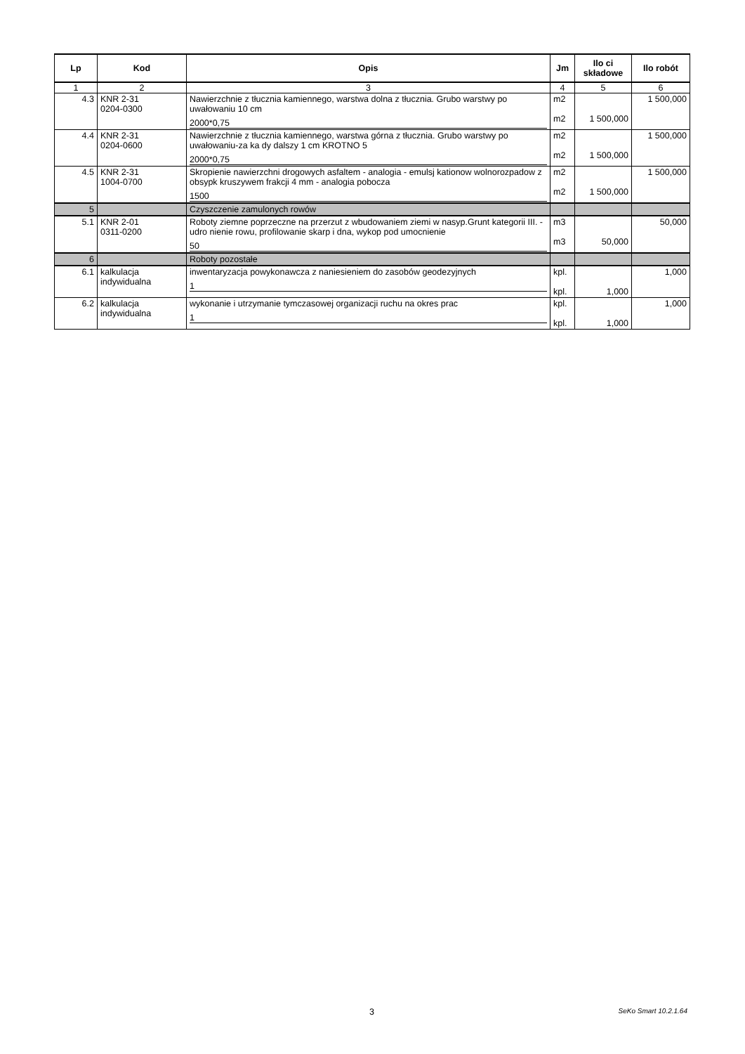| Lp | Kod | Opis | Jm | Ilo ci składowe | Ilo robót |
| --- | --- | --- | --- | --- | --- |
| 1 | 2 | 3 | 4 | 5 | 6 |
| 4.3 | KNR 2-31 0204-0300 | Nawierzchnie z tłucznia kamiennego, warstwa dolna z tłucznia. Grubo warstwy po uwałowaniu 10 cm 2000*0,75 | m2 m2 | 1 500,000 | 1 500,000 |
| 4.4 | KNR 2-31 0204-0600 | Nawierzchnie z tłucznia kamiennego, warstwa górna z tłucznia. Grubo warstwy po uwałowaniu-za ka dy dalszy 1 cm KROTNO 5 2000*0,75 | m2 m2 | 1 500,000 | 1 500,000 |
| 4.5 | KNR 2-31 1004-0700 | Skropienie nawierzchni drogowych asfaltem - analogia - emulsj kationow wolnorozpadow z obsypk kruszywem frakcji 4 mm - analogia pobocza 1500 | m2 m2 | 1 500,000 | 1 500,000 |
| 5 | | Czyszczenie zamulonych rowów | | | |
| 5.1 | KNR 2-01 0311-0200 | Roboty ziemne poprzeczne na przerzut z wbudowaniem ziemi w nasyp.Grunt kategorii III. - udro nienie rowu, profilowanie skarp i dna, wykop pod umocnienie 50 | m3 m3 | 50,000 | 50,000 |
| 6 | | Roboty pozostałe | | | |
| 6.1 | kalkulacja indywidualna | inwentaryzacja powykonawcza z naniesieniem do zasobów geodezyjnych 1 | kpl. kpl. | 1,000 | 1,000 |
| 6.2 | kalkulacja indywidualna | wykonanie i utrzymanie tymczasowej organizacji ruchu na okres prac 1 | kpl. kpl. | 1,000 | 1,000 |
3 SeKo Smart 10.2.1.64